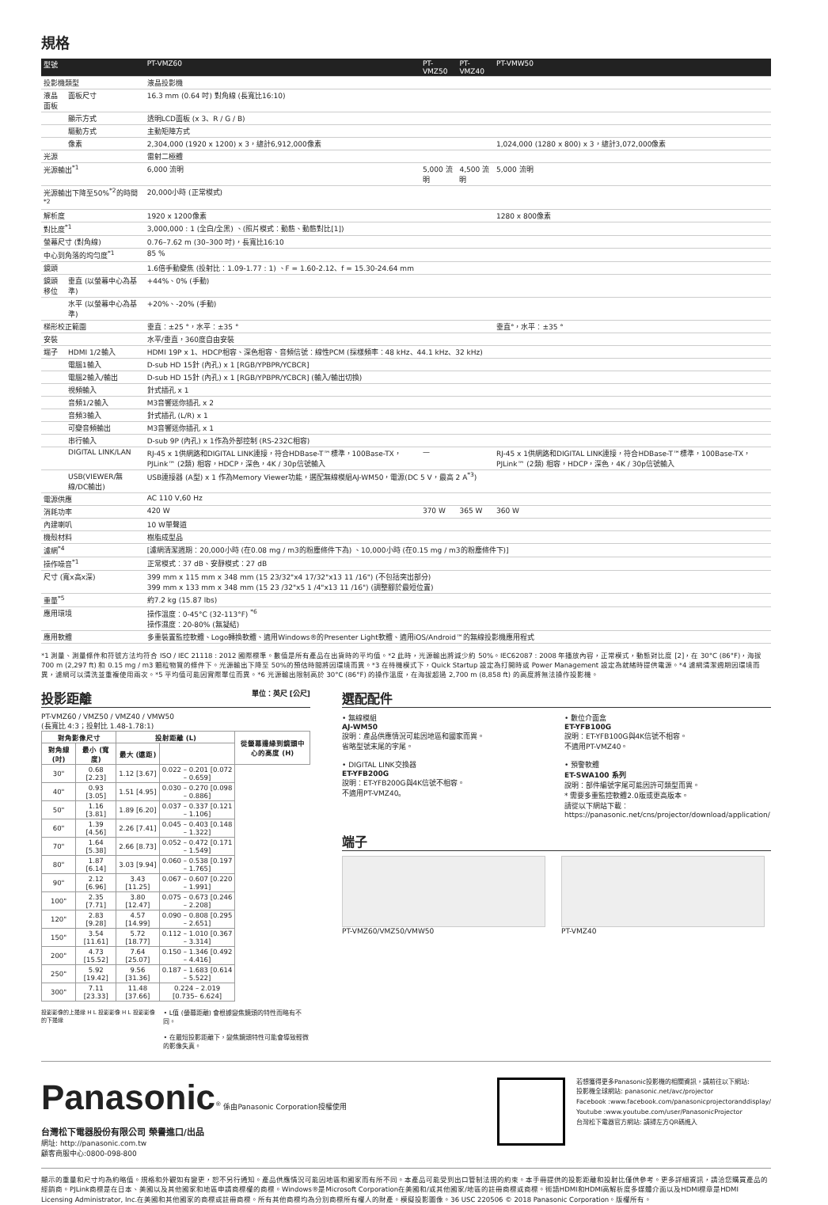規格
| 型號 | | PT-VMZ60 | PT-VMZ50 | PT-VMZ40 | PT-VMW50 |
| --- | --- | --- | --- | --- | --- |
| 投影機類型 | | 液晶投影機 | | | |
| 液晶面板 | 面板尺寸 | 16.3 mm (0.64 吋) 對角線 (長寬比16:10) | | | |
| | 顯示方式 | 透明LCD面板 (x 3、R / G / B) | | | |
| | 驅動方式 | 主動矩陣方式 | | | |
| | 像素 | 2,304,000 (1920 x 1200) x 3，總計6,912,000像素 | | | 1,024,000 (1280 x 800) x 3，總計3,072,000像素 |
| 光源 | | 雷射二極體 | | | |
| 光源輸出<sup>*1</sup> | | 6,000 流明 | 5,000 流明 | 4,500 流明 | 5,000 流明 |
| 光源輸出下降至50%<sup>*2</sup>的時間<sup>*2</sup> | | 20,000小時 (正常模式) | | | |
| 解析度 | | 1920 x 1200像素 | | | 1280 x 800像素 |
| 對比度<sup>*1</sup> | | 3,000,000 : 1 (全白/全黑) 、(照片模式：動態、動態對比[1]) | | | |
| 螢幕尺寸 (對角線) | | 0.76–7.62 m (30–300 吋)，長寬比16:10 | | | |
| 中心到角落的均勻度<sup>*1</sup> | | 85 % | | | |
| 鏡頭 | | 1.6倍手動變焦 (投射比：1.09-1.77 : 1) 、F = 1.60-2.12、f = 15.30-24.64 mm | | | |
| 鏡頭移位 | 垂直 (以螢幕中心為基準) | +44%、0% (手動) | | | |
| | 水平 (以螢幕中心為基準) | +20%、-20% (手動) | | | |
| 梯形校正範圍 | | 垂直：±25 °，水平：±35 ° | | | 垂直°，水平：±35 ° |
| 安裝 | | 水平/垂直，360度自由安裝 | | | |
| 端子 | HDMI 1/2輸入 | HDMI 19P x 1、HDCP相容、深色相容、音頻信號：線性PCM (採樣頻率：48 kHz、44.1 kHz、32 kHz) | | | |
| | 電腦1輸入 | D-sub HD 15針 (內孔) x 1 [RGB/YPBPR/YCBCR] | | | |
| | 電腦2輸入/輸出 | D-sub HD 15針 (內孔) x 1 [RGB/YPBPR/YCBCR] (輸入/輸出切換) | | | |
| | 視頻輸入 | 針式插孔 x 1 | | | |
| | 音頻1/2輸入 | M3音響迷你插孔 x 2 | | | |
| | 音頻3輸入 | 針式插孔 (L/R) x 1 | | | |
| | 可變音頻輸出 | M3音響迷你插孔 x 1 | | | |
| | 串行輸入 | D-sub 9P (內孔) x 1作為外部控制 (RS-232C相容) | | | |
| | DIGITAL LINK/LAN | RJ-45 x 1供網路和DIGITAL LINK連接，符合HDBase-T™標準，100Base-TX，PJLink™ (2類) 相容，HDCP，深色，4K / 30p信號輸入 | — | | RJ-45 x 1供網路和DIGITAL LINK連接，符合HDBase-T™標準，100Base-TX，PJLink™ (2類) 相容，HDCP，深色，4K / 30p信號輸入 |
| | USB(VIEWER/無線/DC輸出) | USB連接器 (A型) x 1 作為Memory Viewer功能，選配無線模組AJ-WM50，電源(DC 5 V，最高 2 A<sup>*3</sup>) | | | |
| 電源供應 | | AC 110 V,60 Hz | | | |
| 消耗功率 | | 420 W | 370 W | 365 W | 360 W |
| 內建喇叭 | | 10 W單聲道 | | | |
| 機殼材料 | | 樹脂成型品 | | | |
| 濾網<sup>*4</sup> | | [濾網清潔週期：20,000小時 (在0.08 mg / m3的粉塵條件下為) 、10,000小時 (在0.15 mg / m3的粉塵條件下)] | | | |
| 操作噪音<sup>*1</sup> | | 正常模式：37 dB、安靜模式：27 dB | | | |
| 尺寸 (寬x高x深) | | 399 mm x 115 mm x 348 mm (15 23/32"x4 17/32"x13 11 /16") (不包括突出部分) 399 mm x 133 mm x 348 mm (15 23 /32"x5 1 /4"x13 11 /16") (調整腳於最短位置) | | | |
| 重量<sup>*5</sup> | | 約7.2 kg (15.87 lbs) | | | |
| 應用環境 | | 操作溫度：0-45°C (32-113°F) <sup>*6</sup> 操作濕度：20-80% (無凝結) | | | |
| 應用軟體 | | 多重裝置監控軟體、Logo轉換軟體、適用Windows®的Presenter Light軟體、適用iOS/Android™的無線投影機應用程式 | | | |
*1 測量、測量條件和符號方法均符合 ISO / IEC 21118 : 2012 國際標準。數值是所有產品在出貨時的平均值。*2 此時，光源輸出將減少約 50%。IEC62087 : 2008 年播放內容，正常模式，動態對比度 [2]，在 30°C (86°F)，海拔 700 m (2,297 ft) 和 0.15 mg / m3 顆粒物質的條件下。光源輸出下降至 50%的預估時間將因環境而異。*3 在待機模式下，Quick Startup 設定為打開時或 Power Management 設定為就緒時提供電源。*4 濾網清潔週期因環境而異，濾網可以清洗並重複使用兩次。*5 平均值可能因實際單位而異。*6 光源輸出限制高於 30°C (86°F) 的操作溫度，在海拔超過 2,700 m (8,858 ft) 的高度將無法操作投影機。
投影距離 單位：英尺 [公尺]
PT-VMZ60 / VMZ50 / VMZ40 / VMW50
(長寬比 4:3；投射比 1.48-1.78:1)
| 對角影像尺寸 | | 投射距離 (L) | | 從螢幕邊緣到鏡頭中心的高度 (H) |
| --- | --- | --- | --- | --- |
| 對角線 (吋) | 最小 (寬度) | 最大 (遠距) | | |
| 30" | 0.68 [2.23] | 1.12 [3.67] | 0.022 – 0.201 [0.072 – 0.659] | |
| 40" | 0.93 [3.05] | 1.51 [4.95] | 0.030 – 0.270 [0.098 – 0.886] | |
| 50" | 1.16 [3.81] | 1.89 [6.20] | 0.037 – 0.337 [0.121 – 1.106] | |
| 60" | 1.39 [4.56] | 2.26 [7.41] | 0.045 – 0.403 [0.148 – 1.322] | |
| 70" | 1.64 [5.38] | 2.66 [8.73] | 0.052 – 0.472 [0.171 – 1.549] | |
| 80" | 1.87 [6.14] | 3.03 [9.94] | 0.060 – 0.538 [0.197 – 1.765] | |
| 90" | 2.12 [6.96] | 3.43 [11.25] | 0.067 – 0.607 [0.220 – 1.991] | |
| 100" | 2.35 [7.71] | 3.80 [12.47] | 0.075 – 0.673 [0.246 – 2.208] | |
| 120" | 2.83 [9.28] | 4.57 [14.99] | 0.090 – 0.808 [0.295 – 2.651] | |
| 150" | 3.54 [11.61] | 5.72 [18.77] | 0.112 – 1.010 [0.367 – 3.314] | |
| 200" | 4.73 [15.52] | 7.64 [25.07] | 0.150 – 1.346 [0.492 – 4.416] | |
| 250" | 5.92 [19.42] | 9.56 [31.36] | 0.187 – 1.683 [0.614 – 5.522] | |
| 300" | 7.11 [23.33] | 11.48 [37.66] | 0.224 – 2.019 [0.735– 6.624] | |
投影影像的上邊緣 H L 投影影像 H L 投影影像的下邊緣
• L值 (螢幕距離) 會根據變焦鏡頭的特性而略有不同。
• 在最短投影距離下，變焦鏡頭特性可能會導致輕微的影像失真。
選配配件
• 無線模組
AJ-WM50
說明：產品供應情況可能因地區和國家而異。
省略型號末尾的字尾。
• DIGITAL LINK交換器
ET-YFB200G
說明：ET-YFB200G與4K信號不相容。
不適用PT-VMZ40。
• 數位介面盒
ET-YFB100G
說明：ET-YFB100G與4K信號不相容。
不適用PT-VMZ40。
• 預警軟體
ET-SWA100 系列
說明：部件編號字尾可能因許可類型而異。
* 需要多重監控軟體2.0版或更高版本。
請從以下網站下載：
https://panasonic.net/cns/projector/download/application/
端子
PT-VMZ60/VMZ50/VMW50 PT-VMZ40
Panasonic<sup>®</sup> 係由Panasonic Corporation授權使用
台灣松下電器股份有限公司 榮譽進口/出品
網址: http://panasonic.com.tw
顧客商服中心:0800-098-800
若想獲得更多Panasonic投影機的相關資訊，請前往以下網站:
投影機全球網站: panasonic.net/avc/projector
Facebook :www.facebook.com/panasonicprojectoranddisplay/
Youtube :www.youtube.com/user/PanasonicProjector
台灣松下電器官方網站: 請掃左方QR碼進入
顯示的重量和尺寸均為約略值。規格和外觀如有變更，恕不另行通知。產品供應情況可能因地區和國家而有所不同。本產品可能受到出口管制法規的約束。本手冊提供的投影距離和投射比僅供參考。更多詳細資訊，請洽您購買產品的經銷商。PJLink商標是在日本、美國以及其他國家和地區申請商標權的商標。Windows®是Microsoft Corporation在美國和/或其他國家/地區的註冊商標或商標。術語HDMI和HDMI高解析度多媒體介面以及HDMI標章是HDMI Licensing Administrator, Inc.在美國和其他國家的商標或註冊商標。所有其他商標均為分別商標所有權人的財產。模擬投影圖像。36 USC 220506 © 2018 Panasonic Corporation。版權所有。